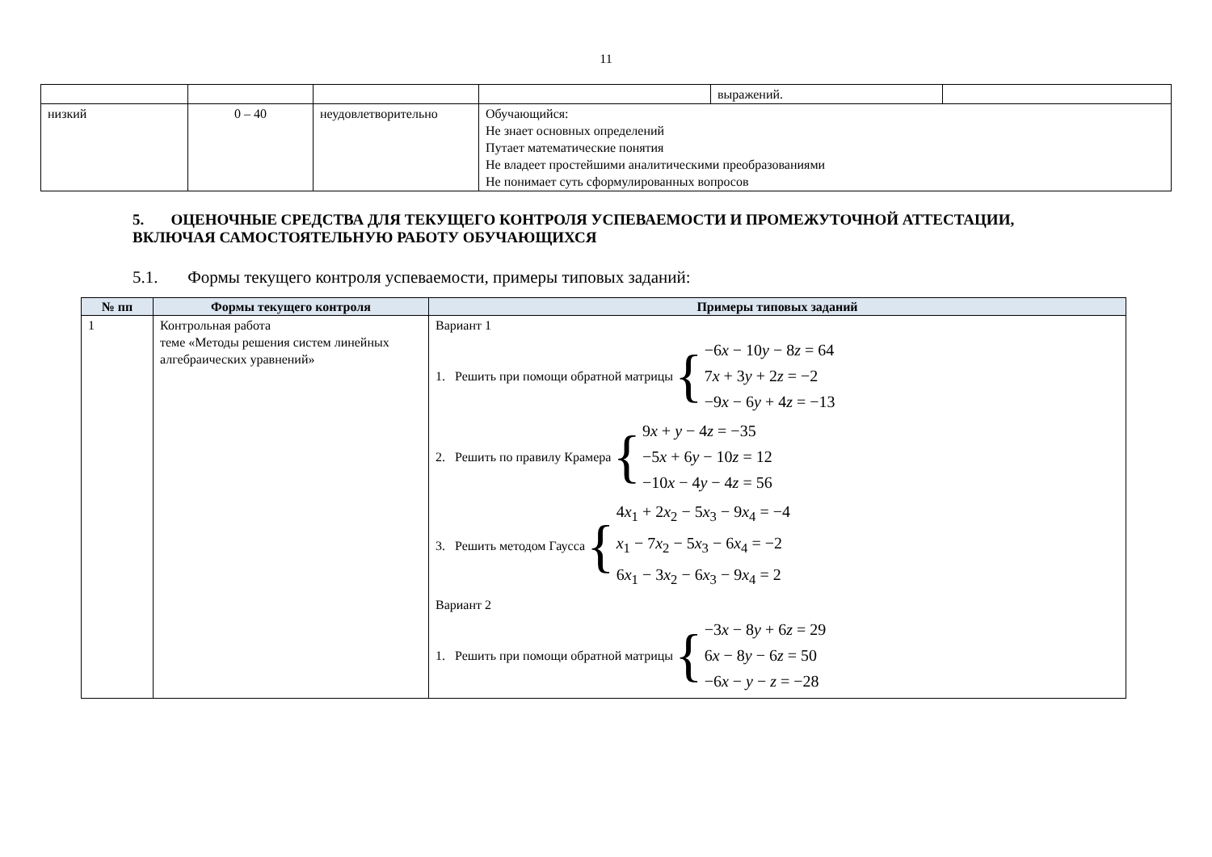11
| | | | | выражений. | |
| низкий | 0 – 40 | неудовлетворительно | Обучающийся: Не знает основных определений Путает математические понятия Не владеет простейшими аналитическими преобразованиями Не понимает суть сформулированных вопросов | | |
5. ОЦЕНОЧНЫЕ СРЕДСТВА ДЛЯ ТЕКУЩЕГО КОНТРОЛЯ УСПЕВАЕМОСТИ И ПРОМЕЖУТОЧНОЙ АТТЕСТАЦИИ, ВКЛЮЧАЯ САМОСТОЯТЕЛЬНУЮ РАБОТУ ОБУЧАЮЩИХСЯ
5.1. Формы текущего контроля успеваемости, примеры типовых заданий:
| № пп | Формы текущего контроля | Примеры типовых заданий |
| --- | --- | --- |
| 1 | Контрольная работа теме «Методы решения систем линейных алгебраических уравнений» | Вариант 1 1. Решить при помощи обратной матрицы { −6 x − 10 y − 8 z = 64 7 x + 3 y + 2 z = −2 −9 x − 6 y + 4 z = −13 2. Решить по правилу Крамера { 9 x + y − 4 z = −35 −5 x + 6 y − 10 z = 12 −10 x − 4 y − 4 z = 56 3. Решить методом Гаусса { 4 x<sub>1</sub> + 2 x<sub>2</sub> − 5 x<sub>3</sub> − 9 x<sub>4</sub> = −4 x<sub>1</sub> − 7 x<sub>2</sub> − 5 x<sub>3</sub> − 6 x<sub>4</sub> = −2 6 x<sub>1</sub> − 3 x<sub>2</sub> − 6 x<sub>3</sub> − 9 x<sub>4</sub> = 2 Вариант 2 1. Решить при помощи обратной матрицы { −3 x − 8 y + 6 z = 29 6 x − 8 y − 6 z = 50 −6 x − y − z = −28 |